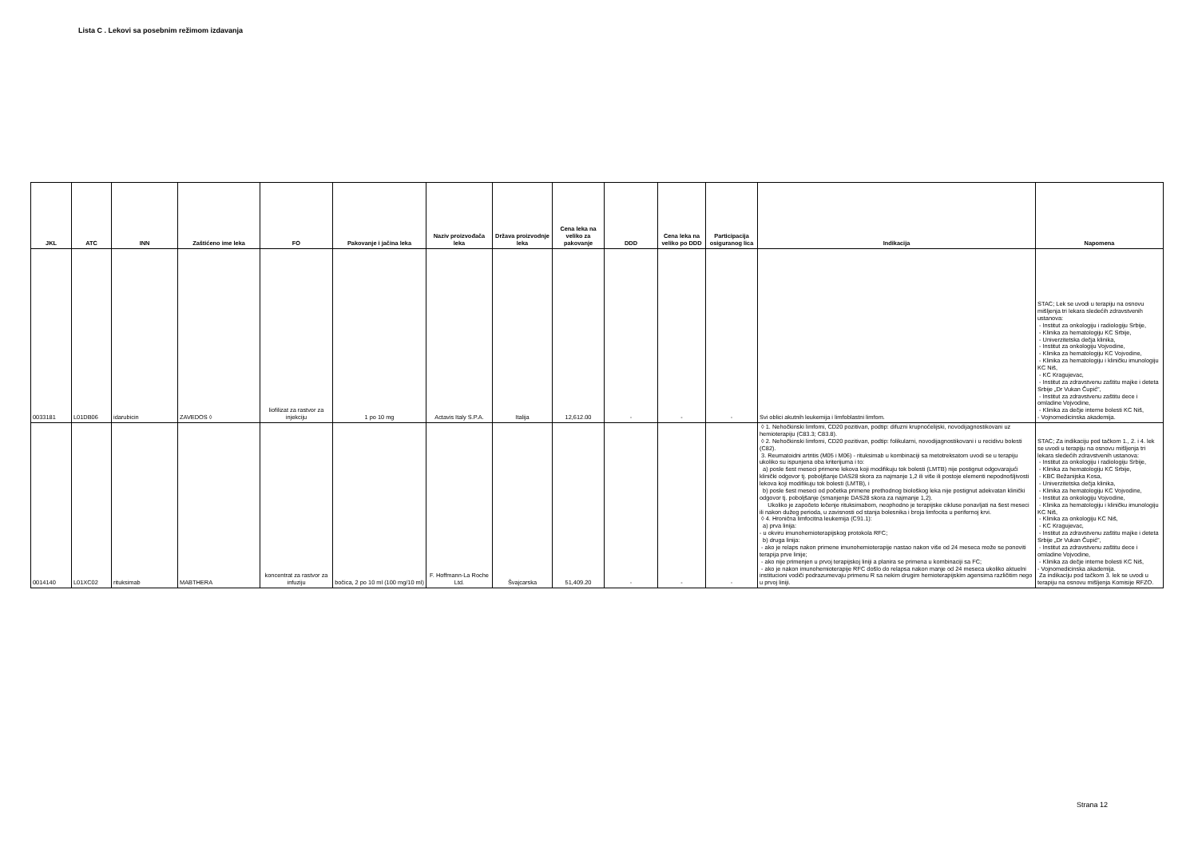Lista C . Lekovi sa posebnim režimom izdavanja
| JKL | ATC | INN | Zaštićeno ime leka | FO | Pakovanje i jačina leka | Naziv proizvođača leka | Država proizvodnje leka | Cena leka na veliko za pakovanje | DDD | Cena leka na veliko po DDD | Participacija osiguranog lica | Indikacija | Napomena |
| --- | --- | --- | --- | --- | --- | --- | --- | --- | --- | --- | --- | --- | --- |
| 0033181 | L01DB06 | idarubicin | ZAVEDOS ◊ | liofilizat za rastvor za injekciju | 1 po 10 mg | Actavis Italy S.P.A. | Italija | 12,612.00 | - | - | - | Svi oblici akutnih leukemija i limfoblastni limfom. | STAC; Lek se uvodi u terapiju na osnovu mišljenja tri lekara sledećih zdravstvenih ustanova: - Institut za onkologiju i radiologiju Srbije, - Klinika za hematologiju KC Srbije, - Univerzitetska dečja klinika, - Institut za onkologiju Vojvodine, - Klinika za hematologiju KC Vojvodine, - Klinika za hematologiju i kliničku imunologiju KC Niš, - KC Kragujevac, - Institut za zdravstvenu zaštitu majke i deteta Srbije „Dr Vukan Čupić", - Institut za zdravstvenu zaštitu dece i omladine Vojvodine, - Klinika za dečje interne bolesti KC Niš, - Vojnomedicinska akademija. |
| 0014140 | L01XC02 | rituksimab | MABTHERA | koncentrat za rastvor za infuziju | bočica, 2 po 10 ml (100 mg/10 ml) | F. Hoffmann-La Roche Ltd. | Švajcarska | 51,409.20 | - | - | - | ◊ 1. Nehočkinski limfomi, CD20 pozitivan, podtip: difuzni krupnoćelijski, novodijagnostikovani uz hemioterapiju (C83.3; C83.8). ◊ 2. Nehočkinski limfomi, CD20 pozitivan, podtip: folikularni, novodijagnostikovani i u recidivu bolesti (C82). 3. Reumatoidni artritis (M05 i M06) - rituksimab u kombinaciji sa metotreksatom uvodi se u terapiju ukoliko su ispunjena oba kriterijuma i to: a) posle šest meseci primene lekova koji modifikuju tok bolesti (LMTB) nije postignut odgovarajući klinički odgovor tj. poboljšanje DAS28 skora za najmanje 1,2 ili više ili postoje elementi nepodnošljivosti lekova koji modifikuju tok bolesti (LMTB), i b) posle šest meseci od početka primene prethodnog biološkog leka nije postignut adekvatan klinički odgovor tj. poboljšanje (smanjenje DAS28 skora za najmanje 1,2). Ukoliko je započeto lečenje rituksimabom, neophodno je terapijske cikluse ponavljati na šest meseci ili nakon dužeg perioda, u zavisnosti od stanja bolesnika i broja limfocita u perifernoj krvi. ◊ 4. Hronična limfocitna leukemija (C91.1): a) prva linija: - u okviru imunohemioterapijskog protokola RFC; b) druga linija: - ako je relaps nakon primene imunohemioterapije nastao nakon više od 24 meseca može se ponoviti terapija prve linije; - ako nije primenjen u prvoj terapijskoj liniji a planira se primena u kombinaciji sa FC; - ako je nakon imunohemioterapije RFC došlo do relapsa nakon manje od 24 meseca ukoliko aktuelni institucioni vodiči podrazumevaju primenu R sa nekim drugim hemioterapijskim agensima različitim nego u prvoj liniji. | STAC; Za indikaciju pod tačkom 1., 2. i 4. lek se uvodi u terapiju na osnovu mišljenja tri lekara sledećih zdravstvenih ustanova: - Institut za onkologiju i radiologiju Srbije, - Klinika za hematologiju KC Srbije, - KBC Bežanijska Kosa, - Univerzitetska dečja klinika, - Klinika za hematologiju KC Vojvodine, - Institut za onkologiju Vojvodine, - Klinika za hematologiju i kliničku imunologiju KC Niš, - Klinika za onkologiju KC Niš, - KC Kragujevac, - Institut za zdravstvenu zaštitu majke i deteta Srbije „Dr Vukan Čupić", - Institut za zdravstvenu zaštitu dece i omladine Vojvodine, - Klinika za dečje interne bolesti KC Niš, - Vojnomedicinska akademija. Za indikaciju pod tačkom 3. lek se uvodi u terapiju na osnovu mišljenja Komisije RFZO. |
Strana 12